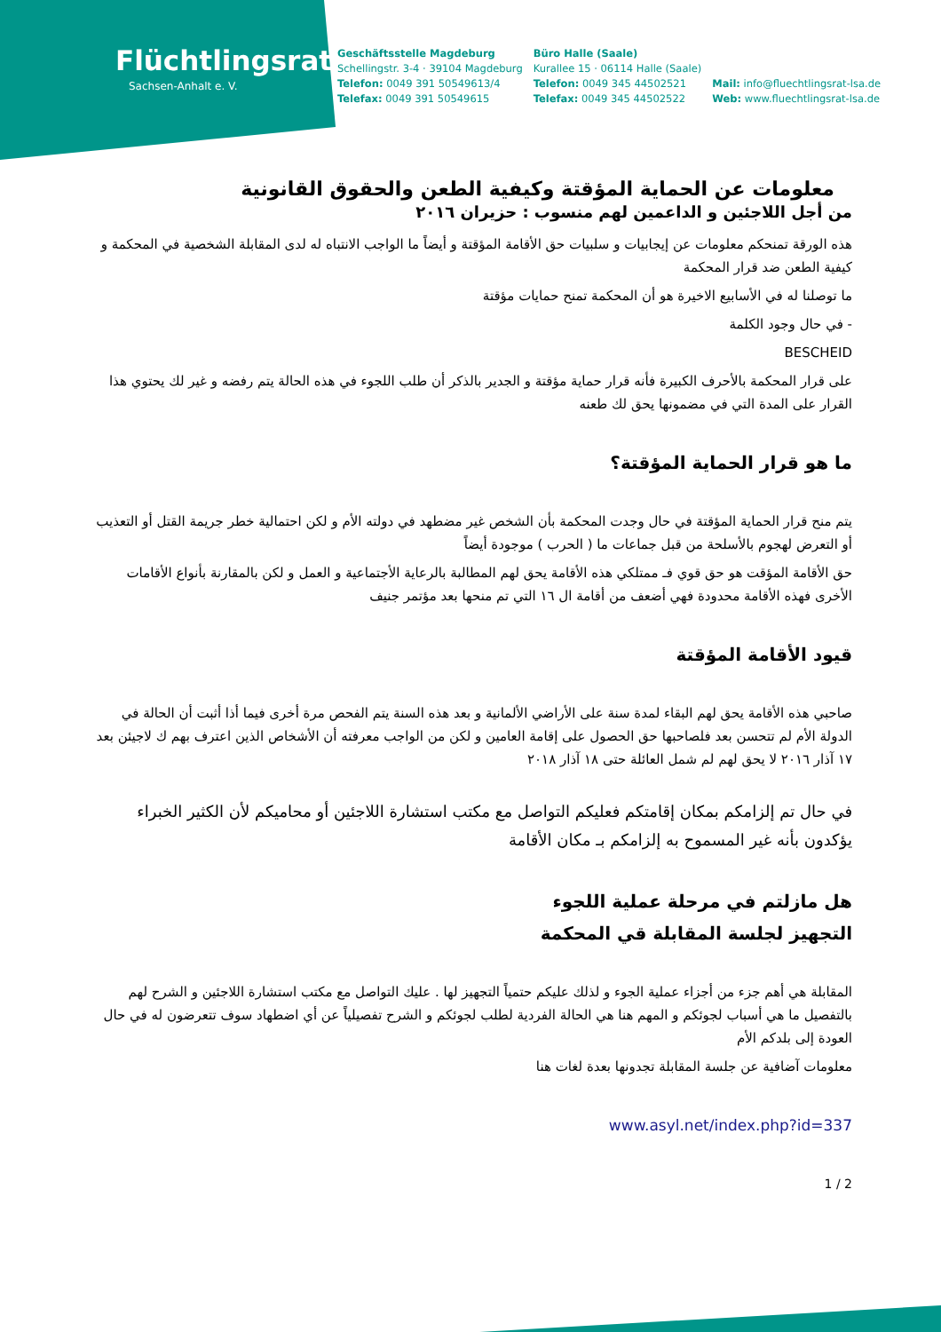Flüchtlingsrat
Sachsen-Anhalt e. V.
Geschäftsstelle Magdeburg
Schellingstr. 3-4 · 39104 Magdeburg
Telefon: 0049 391 50549613/4
Telefax: 0049 391 50549615
Büro Halle (Saale)
Kurallee 15 · 06114 Halle (Saale)
Telefon: 0049 345 44502521
Telefax: 0049 345 44502522
Mail: info@fluechtlingsrat-lsa.de
Web: www.fluechtlingsrat-lsa.de
معلومات عن الحماية المؤقتة وكيفية الطعن والحقوق القانونية
من أجل اللاجئين و الداعمين لهم منسوب : حزيران ٢٠١٦
هذه الورقة تمنحكم معلومات عن إيجابيات و سلبيات حق الأقامة المؤقتة و أيضاً ما الواجب الانتباه له لدى المقابلة الشخصية في المحكمة و كيفية الطعن ضد قرار المحكمة
ما توصلنا له في الأسابيع الاخيرة هو أن المحكمة تمنح حمايات مؤقتة
- في حال وجود الكلمة
BESCHEID
على قرار المحكمة بالأحرف الكبيرة فأنه قرار حماية مؤقتة و الجدير بالذكر أن طلب اللجوء في هذه الحالة يتم رفضه و غير لك يحتوي هذا القرار على المدة التي في مضمونها يحق لك طعنه
ما هو قرار الحماية المؤقتة؟
يتم منح قرار الحماية المؤقتة في حال وجدت المحكمة بأن الشخص غير مضطهد في دولته الأم و لكن احتمالية خطر جريمة القتل أو التعذيب أو التعرض لهجوم بالأسلحة من قبل جماعات ما ( الحرب ) موجودة أيضاً
حق الأقامة المؤقت هو حق قوي فـ ممتلكي هذه الأقامة يحق لهم المطالبة بالرعاية الأجتماعية و العمل و لكن بالمقارنة بأنواع الأقامات الأخرى فهذه الأقامة محدودة فهي أضعف من أقامة ال ١٦ التي تم منحها بعد مؤتمر جنيف
قيود الأقامة المؤقتة
صاحبي هذه الأقامة يحق لهم البقاء لمدة سنة على الأراضي الألمانية و بعد هذه السنة يتم الفحص مرة أخرى فيما أذا أثبت أن الحالة في الدولة الأم لم تتحسن بعد فلصاحبها حق الحصول على إقامة العامين و لكن من الواجب معرفته أن الأشخاص الذين اعترف بهم ك لاجيئن بعد ١٧ آذار ٢٠١٦ لا يحق لهم لم شمل العائلة حتى ١٨ آذار ٢٠١٨
في حال تم إلزامكم بمكان إقامتكم فعليكم التواصل مع مكتب استشارة اللاجئين أو محاميكم لأن الكثير الخبراء يؤكدون بأنه غير المسموح به إلزامكم بـ مكان الأقامة
هل مازلتم في مرحلة عملية اللجوء
التجهيز لجلسة المقابلة قي المحكمة
المقابلة هي أهم جزء من أجزاء عملية الجوء و لذلك عليكم حتمياً التجهيز لها . عليك التواصل مع مكتب استشارة اللاجئين و الشرح لهم بالتفصيل ما هي أسباب لجوئكم و المهم هنا هي الحالة الفردية لطلب لجوئكم و الشرح تفصيلياً عن أي اضطهاد سوف تتعرضون له في حال العودة إلى بلدكم الأم
معلومات آضافية عن جلسة المقابلة تجدونها بعدة لغات هنا
www.asyl.net/index.php?id=337
1 / 2